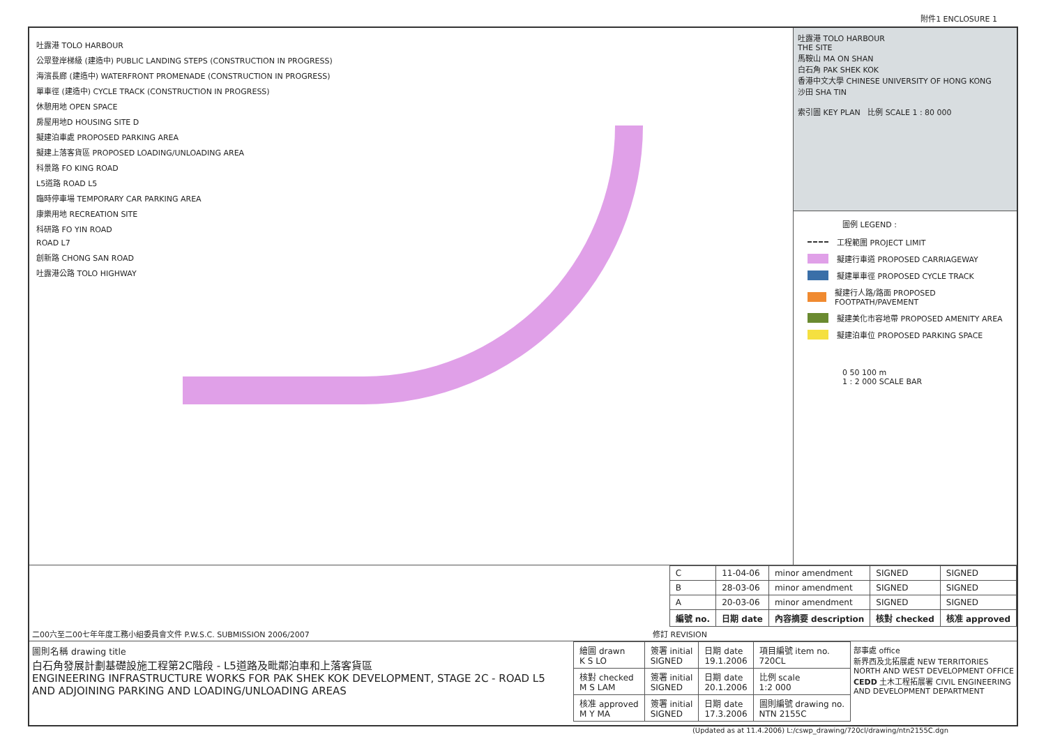附件1 ENCLOSURE 1
吐露港 TOLO HARBOUR
公眾登岸梯級 (建造中) PUBLIC LANDING STEPS (CONSTRUCTION IN PROGRESS)
海濱長廊 (建造中) WATERFRONT PROMENADE (CONSTRUCTION IN PROGRESS)
單車徑 (建造中) CYCLE TRACK (CONSTRUCTION IN PROGRESS)
休憩用地 OPEN SPACE
房屋用地D HOUSING SITE D
擬建泊車處 PROPOSED PARKING AREA
擬建上落客貨區 PROPOSED LOADING/UNLOADING AREA
科景路 FO KING ROAD
L5道路 ROAD L5
臨時停車場 TEMPORARY CAR PARKING AREA
康樂用地 RECREATION SITE
科研路 FO YIN ROAD
ROAD L7
創新路 CHONG SAN ROAD
吐露港公路 TOLO HIGHWAY
吐露港 TOLO HARBOUR
THE SITE
馬鞍山 MA ON SHAN
白石角 PAK SHEK KOK
香港中文大學 CHINESE UNIVERSITY OF HONG KONG
沙田 SHA TIN
索引圖 KEY PLAN 比例 SCALE 1 : 80 000
圖例 LEGEND :
工程範圍 PROJECT LIMIT
擬建行車道 PROPOSED CARRIAGEWAY
擬建單車徑 PROPOSED CYCLE TRACK
擬建行人路/路面 PROPOSED FOOTPATH/PAVEMENT
擬建美化市容地帶 PROPOSED AMENITY AREA
擬建泊車位 PROPOSED PARKING SPACE
0 50 100 m
1 : 2 000 SCALE BAR
| C | 11-04-06 | minor amendment | SIGNED | SIGNED |
| B | 28-03-06 | minor amendment | SIGNED | SIGNED |
| A | 20-03-06 | minor amendment | SIGNED | SIGNED |
| 編號 no. | 日期 date | 內容摘要 description | 核對 checked | 核准 approved |
二00六至二00七年年度工務小組委員會文件 P.W.S.C. SUBMISSION 2006/2007 修訂 REVISION
圖則名稱 drawing title
白石角發展計劃基礎設施工程第2C階段 - L5道路及毗鄰泊車和上落客貨區
ENGINEERING INFRASTRUCTURE WORKS FOR PAK SHEK KOK DEVELOPMENT, STAGE 2C - ROAD L5 AND ADJOINING PARKING AND LOADING/UNLOADING AREAS
| 繪圖 drawn K S LO | 簽署 initial SIGNED | 日期 date 19.1.2006 | 項目編號 item no. 720CL |
| 核對 checked M S LAM | 簽署 initial SIGNED | 日期 date 20.1.2006 | 比例 scale 1:2 000 |
| 核准 approved M Y MA | 簽署 initial SIGNED | 日期 date 17.3.2006 | 圖則編號 drawing no. NTN 2155C |
部事處 office
新界西及北拓展處 NEW TERRITORIES NORTH AND WEST DEVELOPMENT OFFICE
CEDD 土木工程拓展署 CIVIL ENGINEERING AND DEVELOPMENT DEPARTMENT
(Updated as at 11.4.2006) L:/cswp_drawing/720cl/drawing/ntn2155C.dgn